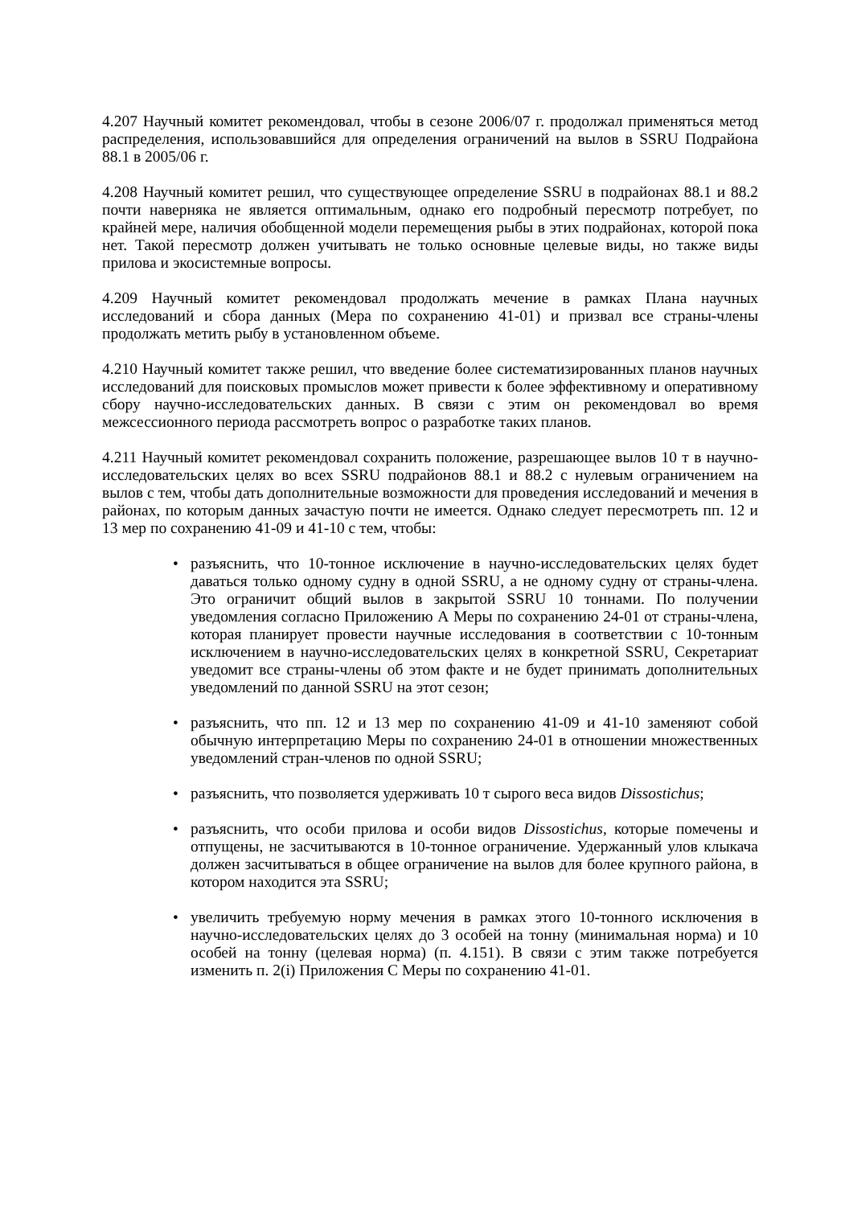4.207 Научный комитет рекомендовал, чтобы в сезоне 2006/07 г. продолжал применяться метод распределения, использовавшийся для определения ограничений на вылов в SSRU Подрайона 88.1 в 2005/06 г.
4.208 Научный комитет решил, что существующее определение SSRU в подрайонах 88.1 и 88.2 почти наверняка не является оптимальным, однако его подробный пересмотр потребует, по крайней мере, наличия обобщенной модели перемещения рыбы в этих подрайонах, которой пока нет. Такой пересмотр должен учитывать не только основные целевые виды, но также виды прилова и экосистемные вопросы.
4.209 Научный комитет рекомендовал продолжать мечение в рамках Плана научных исследований и сбора данных (Мера по сохранению 41-01) и призвал все страны-члены продолжать метить рыбу в установленном объеме.
4.210 Научный комитет также решил, что введение более систематизированных планов научных исследований для поисковых промыслов может привести к более эффективному и оперативному сбору научно-исследовательских данных. В связи с этим он рекомендовал во время межсессионного периода рассмотреть вопрос о разработке таких планов.
4.211 Научный комитет рекомендовал сохранить положение, разрешающее вылов 10 т в научно-исследовательских целях во всех SSRU подрайонов 88.1 и 88.2 с нулевым ограничением на вылов с тем, чтобы дать дополнительные возможности для проведения исследований и мечения в районах, по которым данных зачастую почти не имеется. Однако следует пересмотреть пп. 12 и 13 мер по сохранению 41-09 и 41-10 с тем, чтобы:
• разъяснить, что 10-тонное исключение в научно-исследовательских целях будет даваться только одному судну в одной SSRU, а не одному судну от страны-члена. Это ограничит общий вылов в закрытой SSRU 10 тоннами. По получении уведомления согласно Приложению А Меры по сохранению 24-01 от страны-члена, которая планирует провести научные исследования в соответствии с 10-тонным исключением в научно-исследовательских целях в конкретной SSRU, Секретариат уведомит все страны-члены об этом факте и не будет принимать дополнительных уведомлений по данной SSRU на этот сезон;
• разъяснить, что пп. 12 и 13 мер по сохранению 41-09 и 41-10 заменяют собой обычную интерпретацию Меры по сохранению 24-01 в отношении множественных уведомлений стран-членов по одной SSRU;
• разъяснить, что позволяется удерживать 10 т сырого веса видов Dissostichus;
• разъяснить, что особи прилова и особи видов Dissostichus, которые помечены и отпущены, не засчитываются в 10-тонное ограничение. Удержанный улов клыкача должен засчитываться в общее ограничение на вылов для более крупного района, в котором находится эта SSRU;
• увеличить требуемую норму мечения в рамках этого 10-тонного исключения в научно-исследовательских целях до 3 особей на тонну (минимальная норма) и 10 особей на тонну (целевая норма) (п. 4.151). В связи с этим также потребуется изменить п. 2(i) Приложения С Меры по сохранению 41-01.